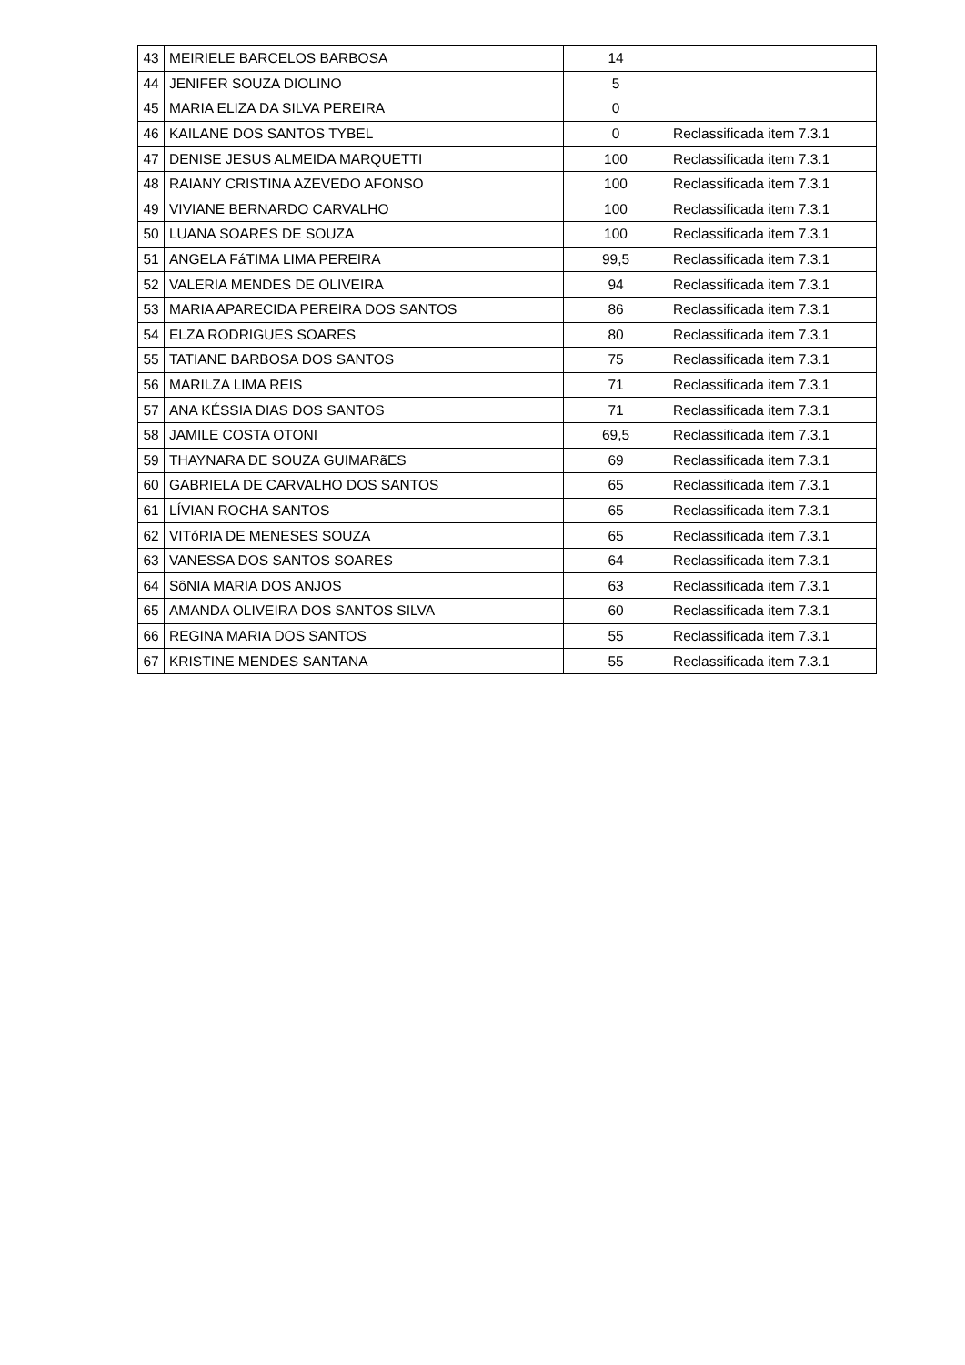| 43 | MEIRIELE BARCELOS BARBOSA | 14 | |
| 44 | JENIFER SOUZA DIOLINO | 5 | |
| 45 | MARIA ELIZA DA SILVA PEREIRA | 0 | |
| 46 | KAILANE DOS SANTOS TYBEL | 0 | Reclassificada item 7.3.1 |
| 47 | DENISE JESUS ALMEIDA MARQUETTI | 100 | Reclassificada item 7.3.1 |
| 48 | RAIANY CRISTINA AZEVEDO AFONSO | 100 | Reclassificada item 7.3.1 |
| 49 | VIVIANE BERNARDO CARVALHO | 100 | Reclassificada item 7.3.1 |
| 50 | LUANA SOARES DE SOUZA | 100 | Reclassificada item 7.3.1 |
| 51 | ANGELA FáTIMA LIMA PEREIRA | 99,5 | Reclassificada item 7.3.1 |
| 52 | VALERIA MENDES DE OLIVEIRA | 94 | Reclassificada item 7.3.1 |
| 53 | MARIA APARECIDA PEREIRA DOS SANTOS | 86 | Reclassificada item 7.3.1 |
| 54 | ELZA RODRIGUES SOARES | 80 | Reclassificada item 7.3.1 |
| 55 | TATIANE BARBOSA DOS SANTOS | 75 | Reclassificada item 7.3.1 |
| 56 | MARILZA LIMA REIS | 71 | Reclassificada item 7.3.1 |
| 57 | ANA KÉSSIA DIAS DOS SANTOS | 71 | Reclassificada item 7.3.1 |
| 58 | JAMILE COSTA OTONI | 69,5 | Reclassificada item 7.3.1 |
| 59 | THAYNARA DE SOUZA GUIMARãES | 69 | Reclassificada item 7.3.1 |
| 60 | GABRIELA DE CARVALHO DOS SANTOS | 65 | Reclassificada item 7.3.1 |
| 61 | LÍVIAN ROCHA SANTOS | 65 | Reclassificada item 7.3.1 |
| 62 | VITóRIA DE MENESES SOUZA | 65 | Reclassificada item 7.3.1 |
| 63 | VANESSA DOS SANTOS SOARES | 64 | Reclassificada item 7.3.1 |
| 64 | SôNIA MARIA DOS ANJOS | 63 | Reclassificada item 7.3.1 |
| 65 | AMANDA OLIVEIRA DOS SANTOS SILVA | 60 | Reclassificada item 7.3.1 |
| 66 | REGINA MARIA DOS SANTOS | 55 | Reclassificada item 7.3.1 |
| 67 | KRISTINE MENDES SANTANA | 55 | Reclassificada item 7.3.1 |